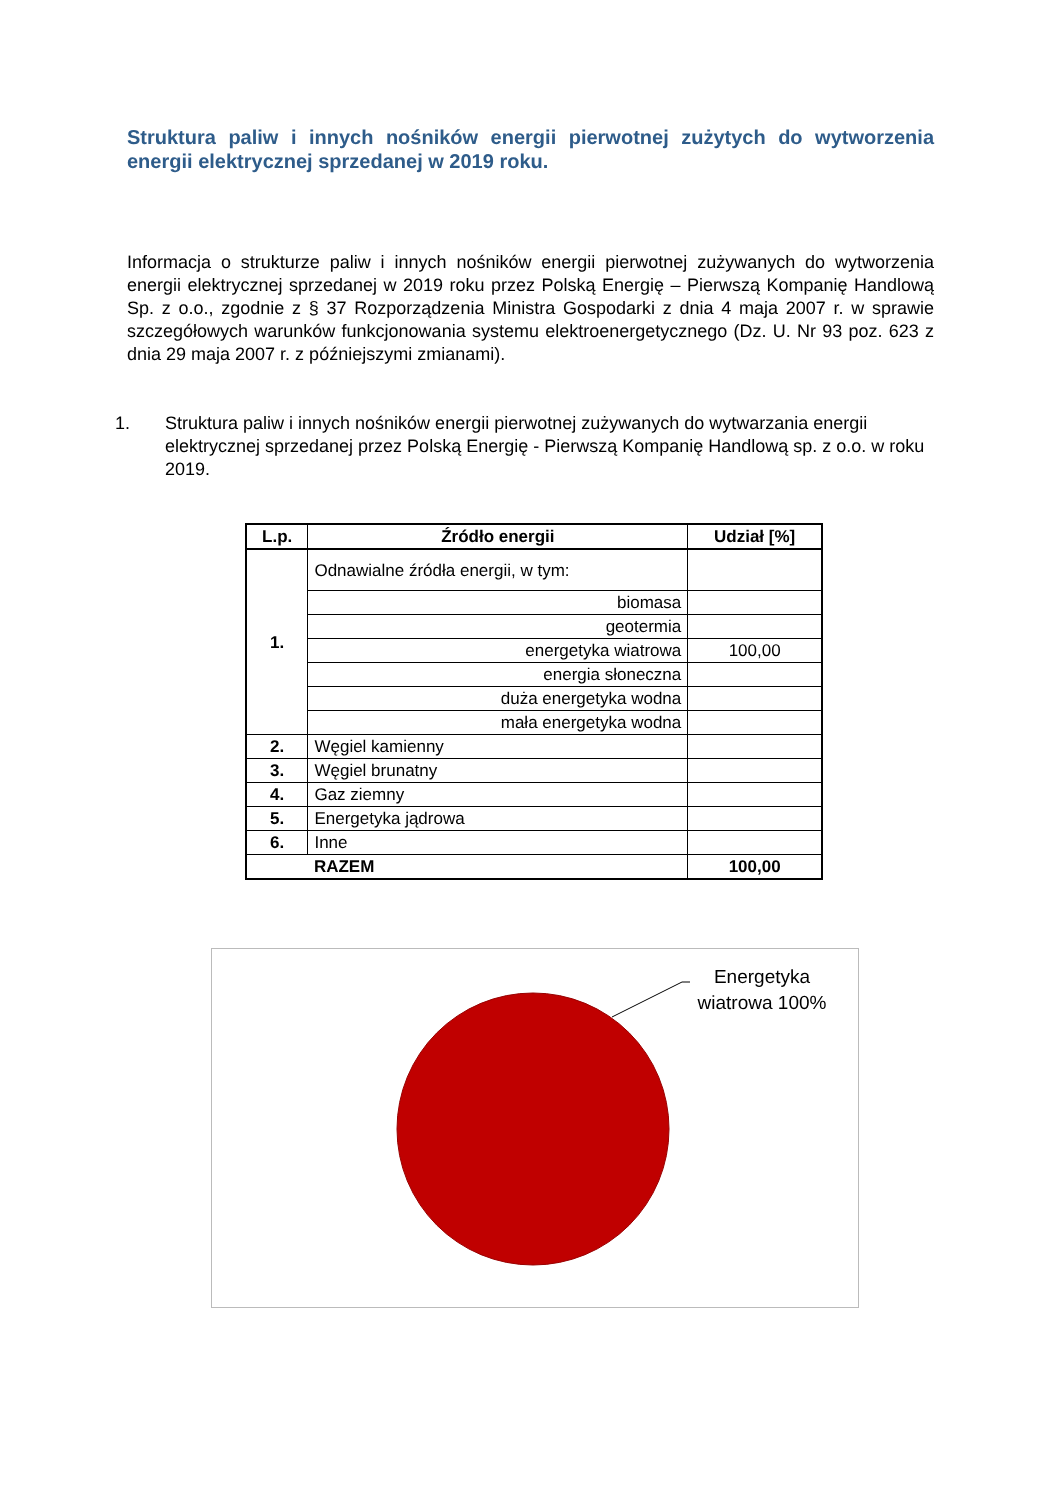Struktura paliw i innych nośników energii pierwotnej zużytych do wytworzenia energii elektrycznej sprzedanej w 2019 roku.
Informacja o strukturze paliw i innych nośników energii pierwotnej zużywanych do wytworzenia energii elektrycznej sprzedanej w 2019 roku przez Polską Energię – Pierwszą Kompanię Handlową Sp. z o.o., zgodnie z § 37 Rozporządzenia Ministra Gospodarki z dnia 4 maja 2007 r. w sprawie szczegółowych warunków funkcjonowania systemu elektroenergetycznego (Dz. U. Nr 93 poz. 623 z dnia 29 maja 2007 r. z późniejszymi zmianami).
1. Struktura paliw i innych nośników energii pierwotnej zużywanych do wytwarzania energii elektrycznej sprzedanej przez Polską Energię - Pierwszą Kompanię Handlową sp. z o.o. w roku 2019.
| L.p. | Źródło energii | Udział [%] |
| --- | --- | --- |
| 1. | Odnawialne źródła energii, w tym: | |
| | biomasa | |
| | geotermia | |
| | energetyka wiatrowa | 100,00 |
| | energia słoneczna | |
| | duża energetyka wodna | |
| | mała energetyka wodna | |
| 2. | Węgiel kamienny | |
| 3. | Węgiel brunatny | |
| 4. | Gaz ziemny | |
| 5. | Energetyka jądrowa | |
| 6. | Inne | |
| | RAZEM | 100,00 |
Energetyka wiatrowa 100%